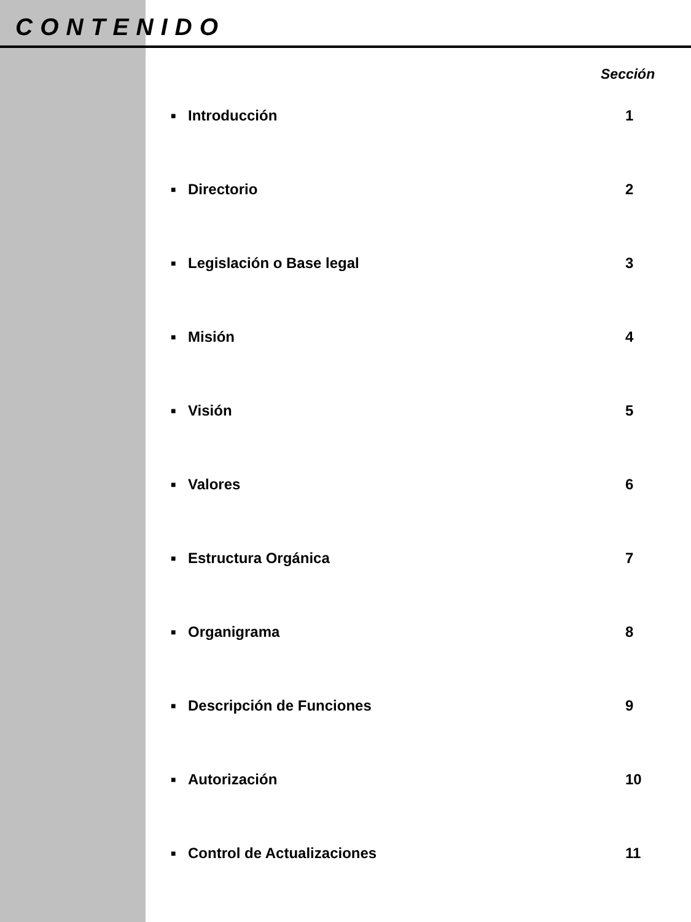CONTENIDO
Sección
■ Introducción 1
■ Directorio 2
■ Legislación o Base legal 3
■ Misión 4
■ Visión 5
■ Valores 6
■ Estructura Orgánica 7
■ Organigrama 8
■ Descripción de Funciones 9
■ Autorización 10
■ Control de Actualizaciones 11